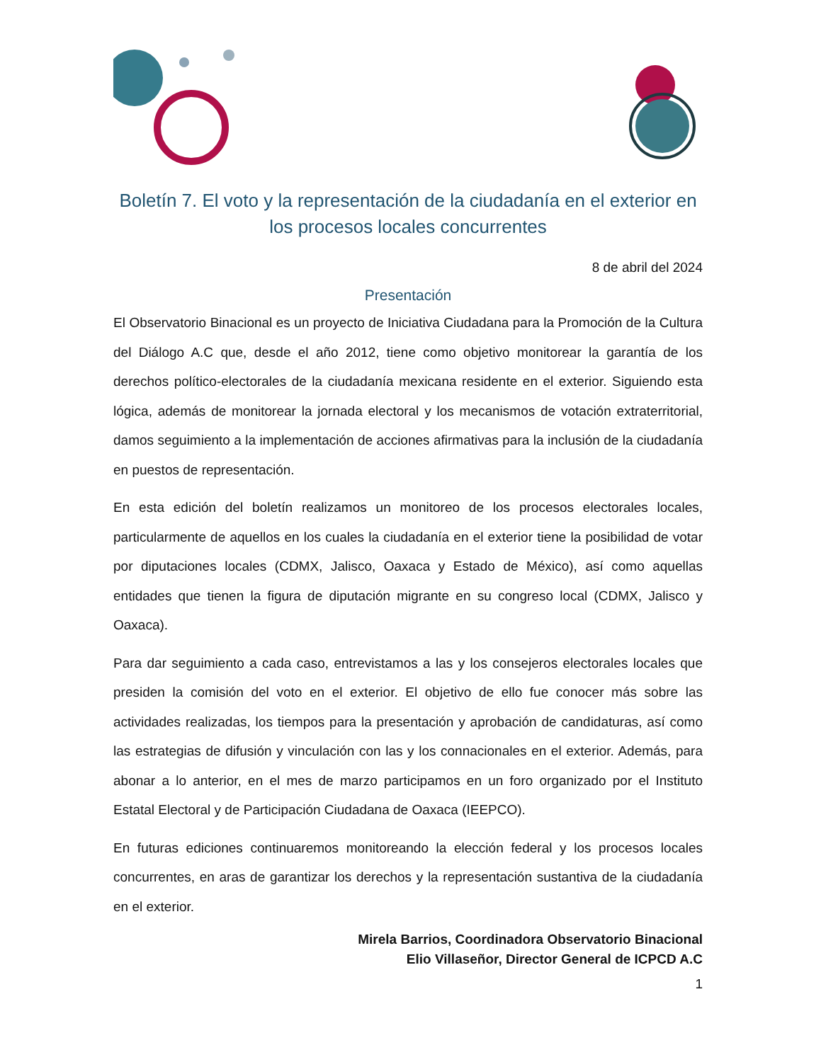Boletín 7. El voto y la representación de la ciudadanía en el exterior en los procesos locales concurrentes
8 de abril del 2024
Presentación
El Observatorio Binacional es un proyecto de Iniciativa Ciudadana para la Promoción de la Cultura del Diálogo A.C que, desde el año 2012, tiene como objetivo monitorear la garantía de los derechos político-electorales de la ciudadanía mexicana residente en el exterior. Siguiendo esta lógica, además de monitorear la jornada electoral y los mecanismos de votación extraterritorial, damos seguimiento a la implementación de acciones afirmativas para la inclusión de la ciudadanía en puestos de representación.
En esta edición del boletín realizamos un monitoreo de los procesos electorales locales, particularmente de aquellos en los cuales la ciudadanía en el exterior tiene la posibilidad de votar por diputaciones locales (CDMX, Jalisco, Oaxaca y Estado de México), así como aquellas entidades que tienen la figura de diputación migrante en su congreso local (CDMX, Jalisco y Oaxaca).
Para dar seguimiento a cada caso, entrevistamos a las y los consejeros electorales locales que presiden la comisión del voto en el exterior. El objetivo de ello fue conocer más sobre las actividades realizadas, los tiempos para la presentación y aprobación de candidaturas, así como las estrategias de difusión y vinculación con las y los connacionales en el exterior. Además, para abonar a lo anterior, en el mes de marzo participamos en un foro organizado por el Instituto Estatal Electoral y de Participación Ciudadana de Oaxaca (IEEPCO).
En futuras ediciones continuaremos monitoreando la elección federal y los procesos locales concurrentes, en aras de garantizar los derechos y la representación sustantiva de la ciudadanía en el exterior.
Mirela Barrios, Coordinadora Observatorio Binacional
Elio Villaseñor, Director General de ICPCD A.C
1